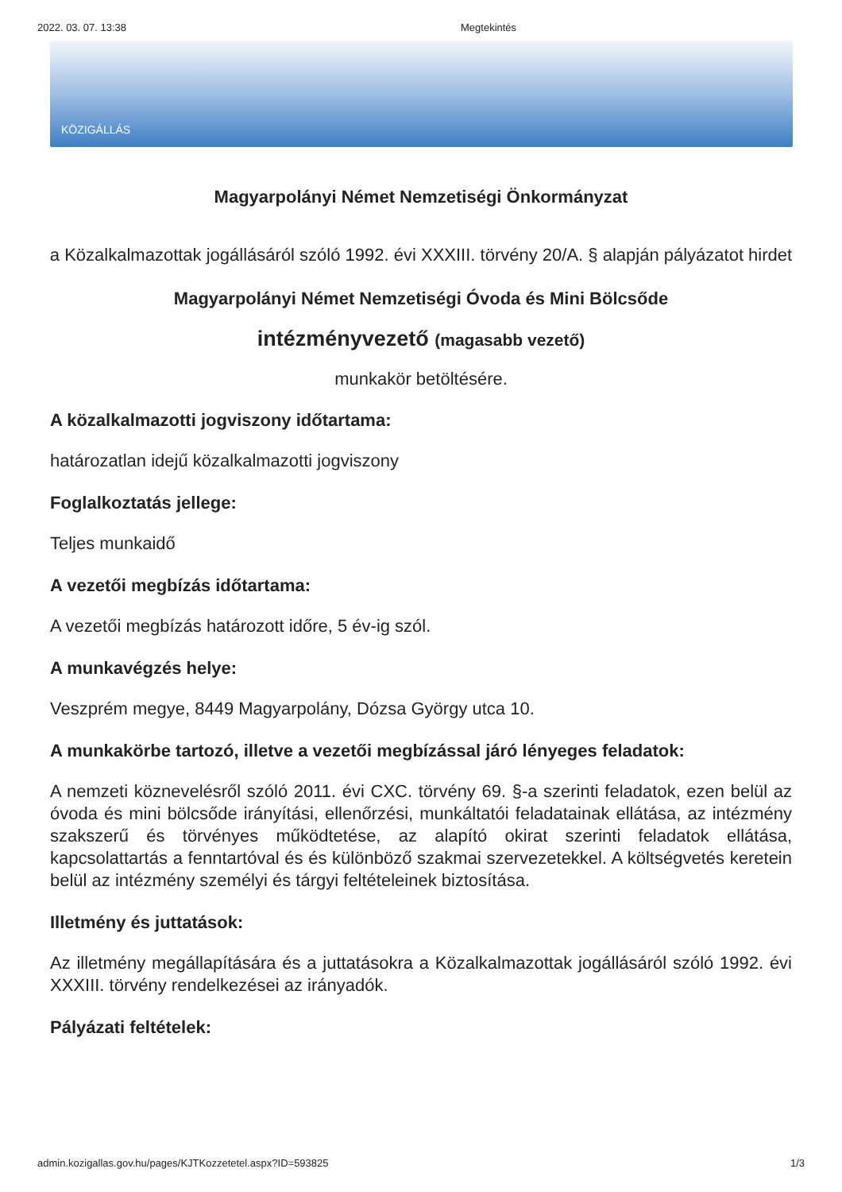2022. 03. 07. 13:38 Megtekintés
KÖZIGÁLLÁS
Magyarpolányi Német Nemzetiségi Önkormányzat
a Közalkalmazottak jogállásáról szóló 1992. évi XXXIII. törvény 20/A. § alapján pályázatot hirdet
Magyarpolányi Német Nemzetiségi Óvoda és Mini Bölcsőde
intézményvezető (magasabb vezető)
munkakör betöltésére.
A közalkalmazotti jogviszony időtartama:
határozatlan idejű közalkalmazotti jogviszony
Foglalkoztatás jellege:
Teljes munkaidő
A vezetői megbízás időtartama:
A vezetői megbízás határozott időre, 5 év-ig szól.
A munkavégzés helye:
Veszprém megye, 8449 Magyarpolány, Dózsa György utca 10.
A munkakörbe tartozó, illetve a vezetői megbízással járó lényeges feladatok:
A nemzeti köznevelésről szóló 2011. évi CXC. törvény 69. §-a szerinti feladatok, ezen belül az óvoda és mini bölcsőde irányítási, ellenőrzési, munkáltatói feladatainak ellátása, az intézmény szakszerű és törvényes működtetése, az alapító okirat szerinti feladatok ellátása, kapcsolattartás a fenntartóval és és különböző szakmai szervezetekkel. A költségvetés keretein belül az intézmény személyi és tárgyi feltételeinek biztosítása.
Illetmény és juttatások:
Az illetmény megállapítására és a juttatásokra a Közalkalmazottak jogállásáról szóló 1992. évi XXXIII. törvény rendelkezései az irányadók.
Pályázati feltételek:
admin.kozigallas.gov.hu/pages/KJTKozzetetel.aspx?ID=593825 1/3